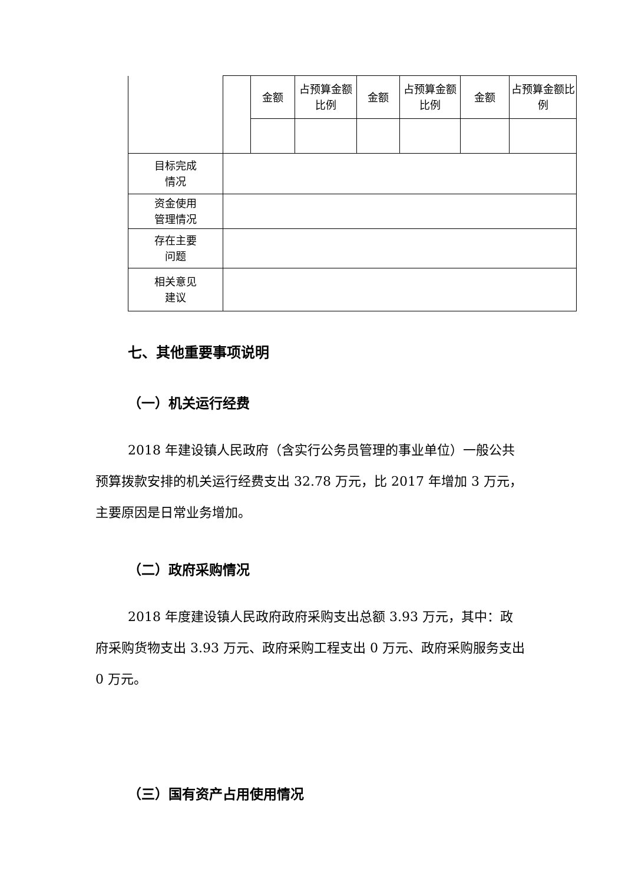| | | 金额 | 占预算金额比例 | 金额 | 占预算金额比例 | 金额 | 占预算金额比例 |
| 目标完成 情况 | | | | | | | |
| 资金使用 管理情况 | | | | | | | |
| 存在主要 问题 | | | | | | | |
| 相关意见 建议 | | | | | | | |
七、其他重要事项说明
（一）机关运行经费
2018 年建设镇人民政府（含实行公务员管理的事业单位）一般公共预算拨款安排的机关运行经费支出 32.78 万元，比 2017 年增加 3 万元，主要原因是日常业务增加。
（二）政府采购情况
2018 年度建设镇人民政府政府采购支出总额 3.93 万元，其中：政府采购货物支出 3.93 万元、政府采购工程支出 0 万元、政府采购服务支出 0 万元。
（三）国有资产占用使用情况